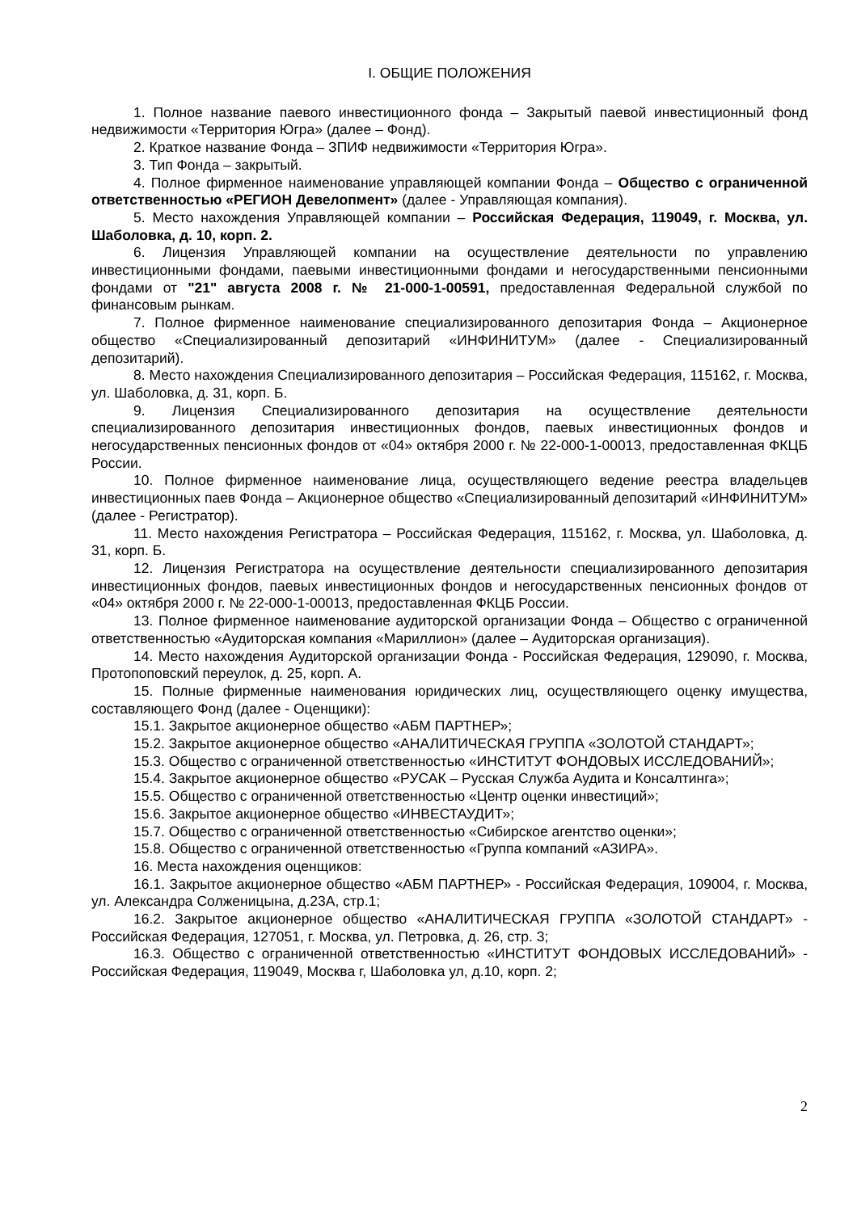I. ОБЩИЕ ПОЛОЖЕНИЯ
1. Полное название паевого инвестиционного фонда – Закрытый паевой инвестиционный фонд недвижимости «Территория Югра» (далее – Фонд).
2. Краткое название Фонда – ЗПИФ недвижимости «Территория Югра».
3. Тип Фонда – закрытый.
4. Полное фирменное наименование управляющей компании Фонда – Общество с ограниченной ответственностью «РЕГИОН Девелопмент» (далее - Управляющая компания).
5. Место нахождения Управляющей компании – Российская Федерация, 119049, г. Москва, ул. Шаболовка, д. 10, корп. 2.
6. Лицензия Управляющей компании на осуществление деятельности по управлению инвестиционными фондами, паевыми инвестиционными фондами и негосударственными пенсионными фондами от "21" августа 2008 г. № 21-000-1-00591, предоставленная Федеральной службой по финансовым рынкам.
7. Полное фирменное наименование специализированного депозитария Фонда – Акционерное общество «Специализированный депозитарий «ИНФИНИТУМ» (далее - Специализированный депозитарий).
8. Место нахождения Специализированного депозитария – Российская Федерация, 115162, г. Москва, ул. Шаболовка, д. 31, корп. Б.
9. Лицензия Специализированного депозитария на осуществление деятельности специализированного депозитария инвестиционных фондов, паевых инвестиционных фондов и негосударственных пенсионных фондов от «04» октября 2000 г. № 22-000-1-00013, предоставленная ФКЦБ России.
10. Полное фирменное наименование лица, осуществляющего ведение реестра владельцев инвестиционных паев Фонда – Акционерное общество «Специализированный депозитарий «ИНФИНИТУМ» (далее - Регистратор).
11. Место нахождения Регистратора – Российская Федерация, 115162, г. Москва, ул. Шаболовка, д. 31, корп. Б.
12. Лицензия Регистратора на осуществление деятельности специализированного депозитария инвестиционных фондов, паевых инвестиционных фондов и негосударственных пенсионных фондов от «04» октября 2000 г. № 22-000-1-00013, предоставленная ФКЦБ России.
13. Полное фирменное наименование аудиторской организации Фонда – Общество с ограниченной ответственностью «Аудиторская компания «Мариллион» (далее – Аудиторская организация).
14. Место нахождения Аудиторской организации Фонда - Российская Федерация, 129090, г. Москва, Протопоповский переулок, д. 25, корп. А.
15. Полные фирменные наименования юридических лиц, осуществляющего оценку имущества, составляющего Фонд (далее - Оценщики):
15.1. Закрытое акционерное общество «АБМ ПАРТНЕР»;
15.2. Закрытое акционерное общество «АНАЛИТИЧЕСКАЯ ГРУППА «ЗОЛОТОЙ СТАНДАРТ»;
15.3. Общество с ограниченной ответственностью «ИНСТИТУТ ФОНДОВЫХ ИССЛЕДОВАНИЙ»;
15.4. Закрытое акционерное общество «РУСАК – Русская Служба Аудита и Консалтинга»;
15.5. Общество с ограниченной ответственностью «Центр оценки инвестиций»;
15.6. Закрытое акционерное общество «ИНВЕСТАУДИТ»;
15.7. Общество с ограниченной ответственностью «Сибирское агентство оценки»;
15.8. Общество с ограниченной ответственностью «Группа компаний «АЗИРА».
16. Места нахождения оценщиков:
16.1. Закрытое акционерное общество «АБМ ПАРТНЕР» - Российская Федерация, 109004, г. Москва, ул. Александра Солженицына, д.23А, стр.1;
16.2. Закрытое акционерное общество «АНАЛИТИЧЕСКАЯ ГРУППА «ЗОЛОТОЙ СТАНДАРТ» - Российская Федерация, 127051, г. Москва, ул. Петровка, д. 26, стр. 3;
16.3. Общество с ограниченной ответственностью «ИНСТИТУТ ФОНДОВЫХ ИССЛЕДОВАНИЙ» - Российская Федерация, 119049, Москва г, Шаболовка ул, д.10, корп. 2;
2